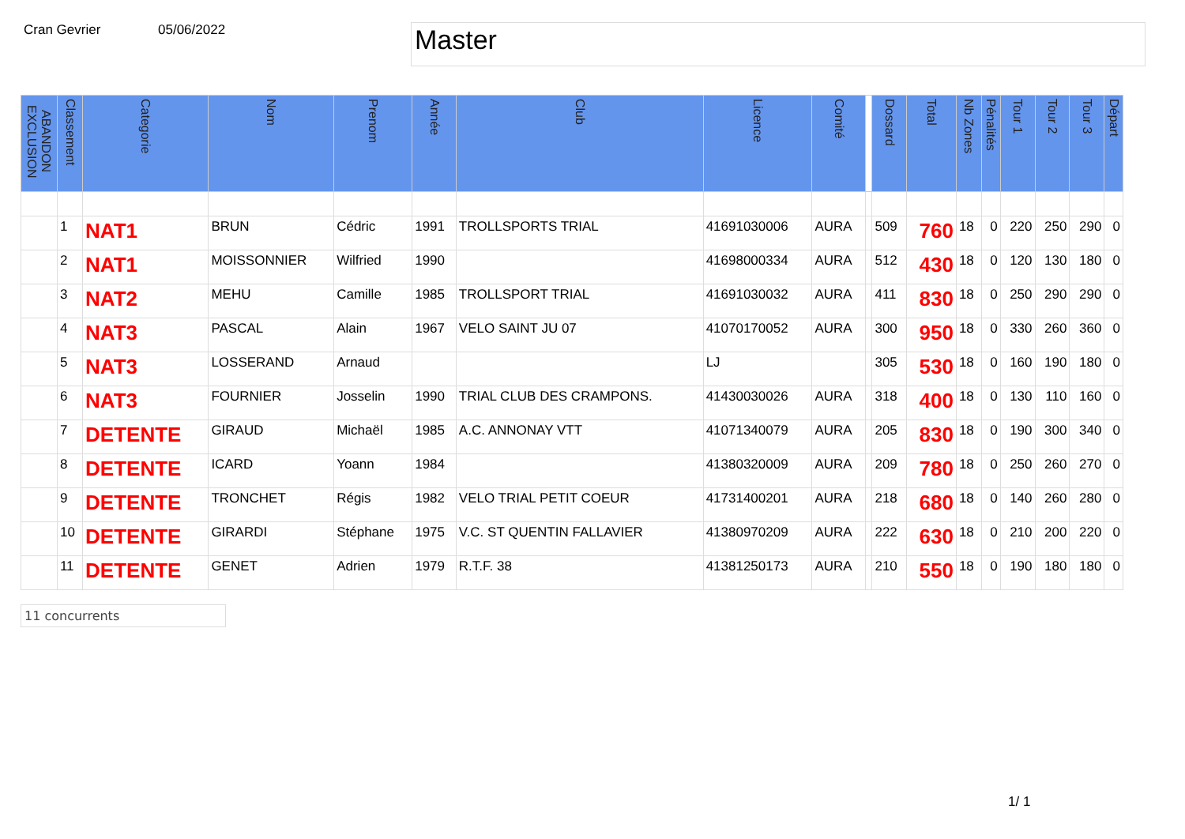Cran Gevrier 05/06/2022
Master
| ABANDON EXCLUSION | Classement | Categorie | Nom | Prenom | Année | Club | Licence | Comité | | Dossard | Total | Nb Zones | Pénalités | Tour 1 | Tour 2 | Tour 3 | Départ |
| --- | --- | --- | --- | --- | --- | --- | --- | --- | --- | --- | --- | --- | --- | --- | --- | --- | --- |
| | 1 | NAT1 | BRUN | Cédric | 1991 | TROLLSPORTS TRIAL | 41691030006 | AURA | | 509 | 760 | 18 | 0 | 220 | 250 | 290 | 0 |
| | 2 | NAT1 | MOISSONNIER | Wilfried | 1990 | | 41698000334 | AURA | | 512 | 430 | 18 | 0 | 120 | 130 | 180 | 0 |
| | 3 | NAT2 | MEHU | Camille | 1985 | TROLLSPORT TRIAL | 41691030032 | AURA | | 411 | 830 | 18 | 0 | 250 | 290 | 290 | 0 |
| | 4 | NAT3 | PASCAL | Alain | 1967 | VELO SAINT JU 07 | 41070170052 | AURA | | 300 | 950 | 18 | 0 | 330 | 260 | 360 | 0 |
| | 5 | NAT3 | LOSSERAND | Arnaud | | | LJ | | | 305 | 530 | 18 | 0 | 160 | 190 | 180 | 0 |
| | 6 | NAT3 | FOURNIER | Josselin | 1990 | TRIAL CLUB DES CRAMPONS. | 41430030026 | AURA | | 318 | 400 | 18 | 0 | 130 | 110 | 160 | 0 |
| | 7 | DETENTE | GIRAUD | Michaël | 1985 | A.C. ANNONAY VTT | 41071340079 | AURA | | 205 | 830 | 18 | 0 | 190 | 300 | 340 | 0 |
| | 8 | DETENTE | ICARD | Yoann | 1984 | | 41380320009 | AURA | | 209 | 780 | 18 | 0 | 250 | 260 | 270 | 0 |
| | 9 | DETENTE | TRONCHET | Régis | 1982 | VELO TRIAL PETIT COEUR | 41731400201 | AURA | | 218 | 680 | 18 | 0 | 140 | 260 | 280 | 0 |
| | 10 | DETENTE | GIRARDI | Stéphane | 1975 | V.C. ST QUENTIN FALLAVIER | 41380970209 | AURA | | 222 | 630 | 18 | 0 | 210 | 200 | 220 | 0 |
| | 11 | DETENTE | GENET | Adrien | 1979 | R.T.F. 38 | 41381250173 | AURA | | 210 | 550 | 18 | 0 | 190 | 180 | 180 | 0 |
11 concurrents
1/ 1